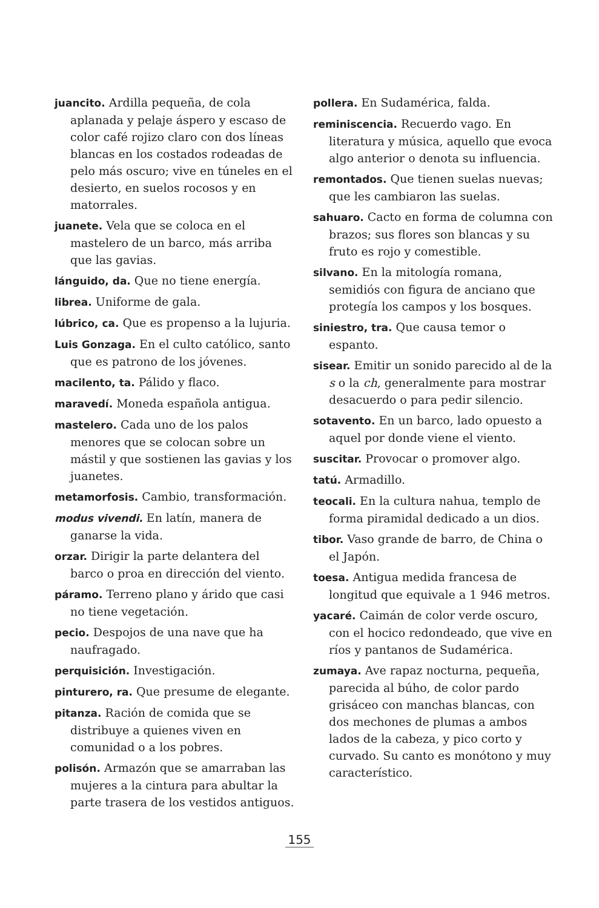juancito. Ardilla pequeña, de cola aplanada y pelaje áspero y escaso de color café rojizo claro con dos líneas blancas en los costados rodeadas de pelo más oscuro; vive en túneles en el desierto, en suelos rocosos y en matorrales.
juanete. Vela que se coloca en el mastelero de un barco, más arriba que las gavias.
lánguido, da. Que no tiene energía.
librea. Uniforme de gala.
lúbrico, ca. Que es propenso a la lujuria.
Luis Gonzaga. En el culto católico, santo que es patrono de los jóvenes.
macilento, ta. Pálido y flaco.
maravedí. Moneda española antigua.
mastelero. Cada uno de los palos menores que se colocan sobre un mástil y que sostienen las gavias y los juanetes.
metamorfosis. Cambio, transformación.
modus vivendi. En latín, manera de ganarse la vida.
orzar. Dirigir la parte delantera del barco o proa en dirección del viento.
páramo. Terreno plano y árido que casi no tiene vegetación.
pecio. Despojos de una nave que ha naufragado.
perquisición. Investigación.
pinturero, ra. Que presume de elegante.
pitanza. Ración de comida que se distribuye a quienes viven en comunidad o a los pobres.
polisón. Armazón que se amarraban las mujeres a la cintura para abultar la parte trasera de los vestidos antiguos.
pollera. En Sudamérica, falda.
reminiscencia. Recuerdo vago. En literatura y música, aquello que evoca algo anterior o denota su influencia.
remontados. Que tienen suelas nuevas; que les cambiaron las suelas.
sahuaro. Cacto en forma de columna con brazos; sus flores son blancas y su fruto es rojo y comestible.
silvano. En la mitología romana, semidiós con figura de anciano que protegía los campos y los bosques.
siniestro, tra. Que causa temor o espanto.
sisear. Emitir un sonido parecido al de la s o la ch, generalmente para mostrar desacuerdo o para pedir silencio.
sotavento. En un barco, lado opuesto a aquel por donde viene el viento.
suscitar. Provocar o promover algo.
tatú. Armadillo.
teocali. En la cultura nahua, templo de forma piramidal dedicado a un dios.
tibor. Vaso grande de barro, de China o el Japón.
toesa. Antigua medida francesa de longitud que equivale a 1 946 metros.
yacaré. Caimán de color verde oscuro, con el hocico redondeado, que vive en ríos y pantanos de Sudamérica.
zumaya. Ave rapaz nocturna, pequeña, parecida al búho, de color pardo grisáceo con manchas blancas, con dos mechones de plumas a ambos lados de la cabeza, y pico corto y curvado. Su canto es monótono y muy característico.
155